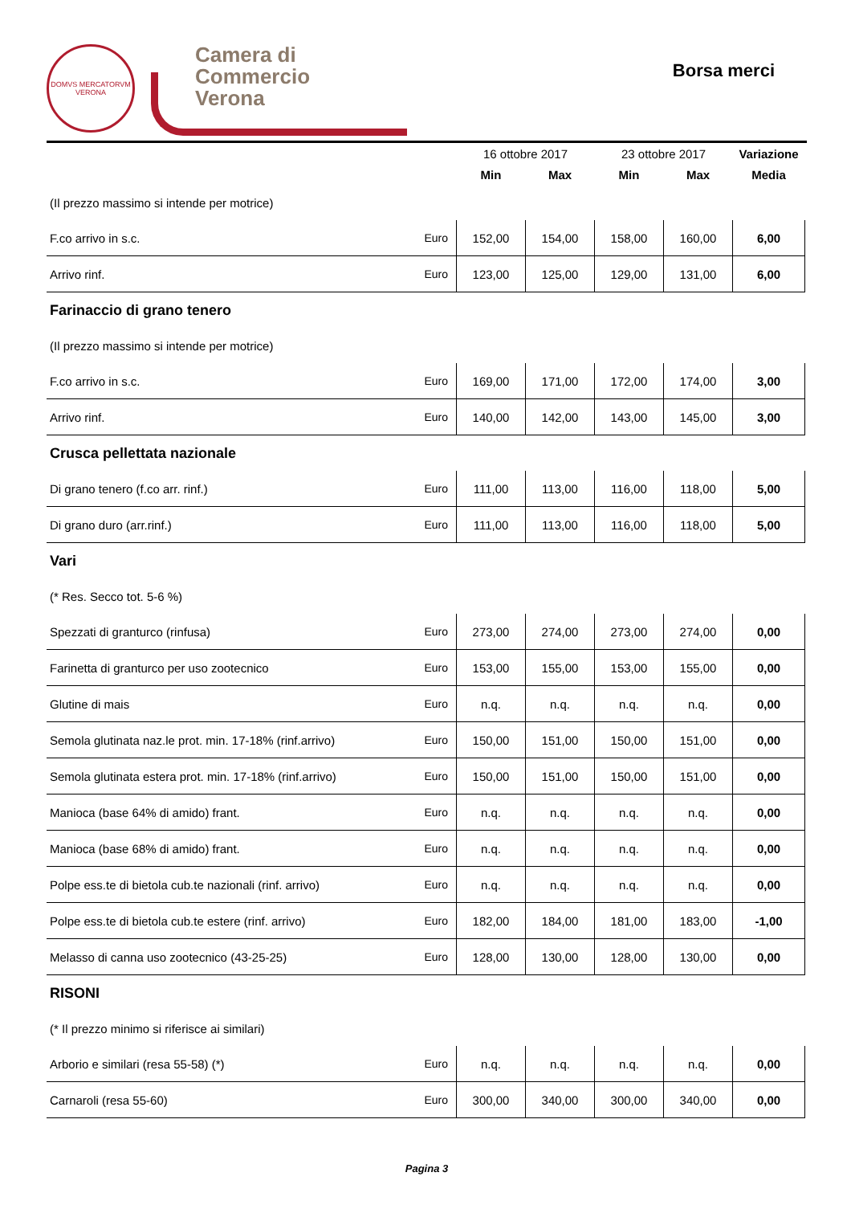DOMVS MERCATORVM
VERONA
Camera di Commercio
Verona
Borsa merci
| | | 16 ottobre 2017 | | 23 ottobre 2017 | | Variazione |
| --- | --- | --- | --- | --- | --- | --- |
| | | Min | Max | Min | Max | Media |
| (Il prezzo massimo si intende per motrice) | | | | | | |
| F.co arrivo in s.c. | Euro | 152,00 | 154,00 | 158,00 | 160,00 | 6,00 |
| Arrivo rinf. | Euro | 123,00 | 125,00 | 129,00 | 131,00 | 6,00 |
| Farinaccio di grano tenero | | | | | | |
| (Il prezzo massimo si intende per motrice) | | | | | | |
| F.co arrivo in s.c. | Euro | 169,00 | 171,00 | 172,00 | 174,00 | 3,00 |
| Arrivo rinf. | Euro | 140,00 | 142,00 | 143,00 | 145,00 | 3,00 |
| Crusca pellettata nazionale | | | | | | |
| Di grano tenero (f.co arr. rinf.) | Euro | 111,00 | 113,00 | 116,00 | 118,00 | 5,00 |
| Di grano duro (arr.rinf.) | Euro | 111,00 | 113,00 | 116,00 | 118,00 | 5,00 |
| Vari | | | | | | |
| (* Res. Secco tot. 5-6 %) | | | | | | |
| Spezzati di granturco (rinfusa) | Euro | 273,00 | 274,00 | 273,00 | 274,00 | 0,00 |
| Farinetta di granturco per uso zootecnico | Euro | 153,00 | 155,00 | 153,00 | 155,00 | 0,00 |
| Glutine di mais | Euro | n.q. | n.q. | n.q. | n.q. | 0,00 |
| Semola glutinata naz.le prot. min. 17-18% (rinf.arrivo) | Euro | 150,00 | 151,00 | 150,00 | 151,00 | 0,00 |
| Semola glutinata estera prot. min. 17-18% (rinf.arrivo) | Euro | 150,00 | 151,00 | 150,00 | 151,00 | 0,00 |
| Manioca (base 64% di amido) frant. | Euro | n.q. | n.q. | n.q. | n.q. | 0,00 |
| Manioca (base 68% di amido) frant. | Euro | n.q. | n.q. | n.q. | n.q. | 0,00 |
| Polpe ess.te di bietola cub.te nazionali (rinf. arrivo) | Euro | n.q. | n.q. | n.q. | n.q. | 0,00 |
| Polpe ess.te di bietola cub.te estere (rinf. arrivo) | Euro | 182,00 | 184,00 | 181,00 | 183,00 | -1,00 |
| Melasso di canna uso zootecnico (43-25-25) | Euro | 128,00 | 130,00 | 128,00 | 130,00 | 0,00 |
| RISONI | | | | | | |
| (* Il prezzo minimo si riferisce ai similari) | | | | | | |
| Arborio e similari (resa 55-58) (*) | Euro | n.q. | n.q. | n.q. | n.q. | 0,00 |
| Carnaroli (resa 55-60) | Euro | 300,00 | 340,00 | 300,00 | 340,00 | 0,00 |
Pagina 3